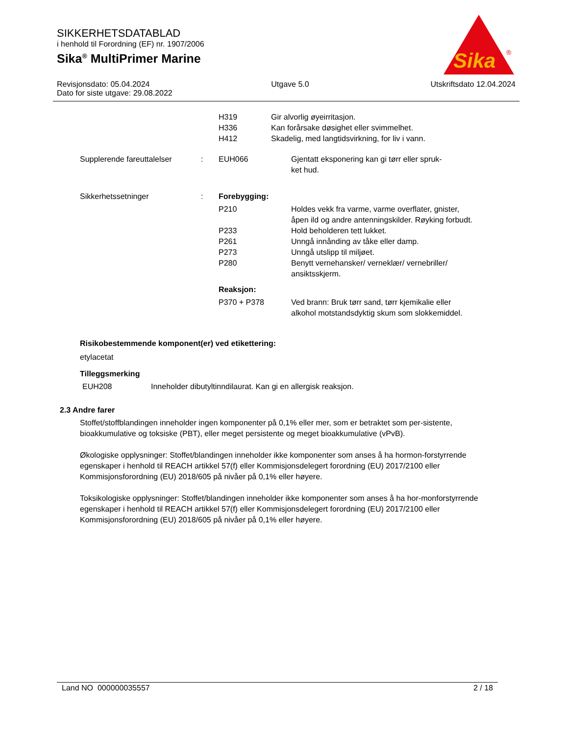SIKKERHETSDATABLAD
i henhold til Forordning (EF) nr. 1907/2006
Sika<sup>®</sup> MultiPrimer Marine
Sika
®
Revisjonsdato: 05.04.2024 Utgave 5.0 Utskriftsdato 12.04.2024
Dato for siste utgave: 29.08.2022
H319
H336
H412
Gir alvorlig øyeirritasjon.
Kan forårsake døsighet eller svimmelhet.
Skadelig, med langtidsvirkning, for liv i vann.
Supplerende fareuttalelser
: EUH066 Gjentatt eksponering kan gi tørr eller spruk-
ket hud.
Sikkerhetssetninger : Forebygging:
P210 Holdes vekk fra varme, varme overflater, gnister, åpen ild og andre antenningskilder. Røyking forbudt.
P233 Hold beholderen tett lukket.
P261 Unngå innånding av tåke eller damp.
P273 Unngå utslipp til miljøet.
P280 Benytt vernehansker/ verneklær/ vernebriller/ ansiktsskjerm.
Reaksjon:
P370 + P378 Ved brann: Bruk tørr sand, tørr kjemikalie eller alkohol motstandsdyktig skum som slokkemiddel.
Risikobestemmende komponent(er) ved etikettering:
etylacetat
Tilleggsmerking
EUH208 Inneholder dibutyltinndilaurat. Kan gi en allergisk reaksjon.
2.3 Andre farer
Stoffet/stoffblandingen inneholder ingen komponenter på 0,1% eller mer, som er betraktet som per-sistente, bioakkumulative og toksiske (PBT), eller meget persistente og meget bioakkumulative (vPvB).
Økologiske opplysninger: Stoffet/blandingen inneholder ikke komponenter som anses å ha hormon-forstyrrende egenskaper i henhold til REACH artikkel 57(f) eller Kommisjonsdelegert forordning (EU) 2017/2100 eller Kommisjonsforordning (EU) 2018/605 på nivåer på 0,1% eller høyere.
Toksikologiske opplysninger: Stoffet/blandingen inneholder ikke komponenter som anses å ha hor-monforstyrrende egenskaper i henhold til REACH artikkel 57(f) eller Kommisjonsdelegert forordning (EU) 2017/2100 eller Kommisjonsforordning (EU) 2018/605 på nivåer på 0,1% eller høyere.
Land NO 000000035557 2 / 18